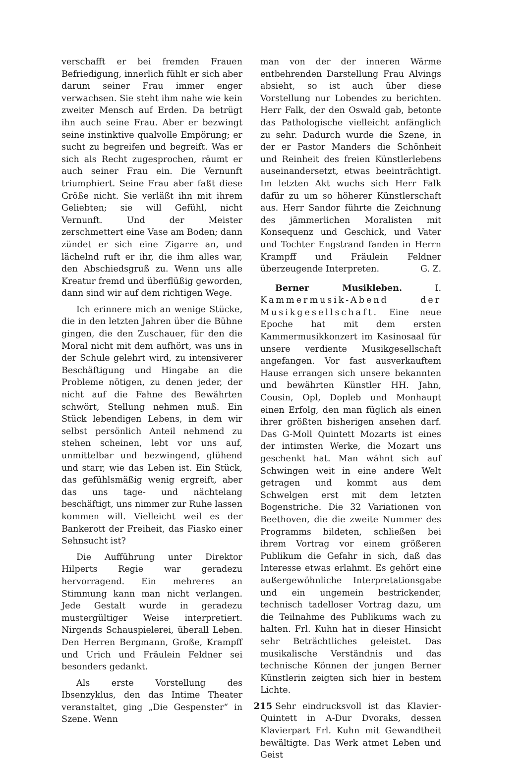verschafft er bei fremden Frauen Befriedigung, innerlich fühlt er sich aber darum seiner Frau immer enger verwachsen. Sie steht ihm nahe wie kein zweiter Mensch auf Erden. Da betrügt ihn auch seine Frau. Aber er bezwingt seine instinktive qualvolle Empörung; er sucht zu begreifen und begreift. Was er sich als Recht zugesprochen, räumt er auch seiner Frau ein. Die Vernunft triumphiert. Seine Frau aber faßt diese Größe nicht. Sie verläßt ihn mit ihrem Geliebten; sie will Gefühl, nicht Vernunft. Und der Meister zerschmettert eine Vase am Boden; dann zündet er sich eine Zigarre an, und lächelnd ruft er ihr, die ihm alles war, den Abschiedsgruß zu. Wenn uns alle Kreatur fremd und überflüßig geworden, dann sind wir auf dem richtigen Wege.
Ich erinnere mich an wenige Stücke, die in den letzten Jahren über die Bühne gingen, die den Zuschauer, für den die Moral nicht mit dem aufhört, was uns in der Schule gelehrt wird, zu intensiverer Beschäftigung und Hingabe an die Probleme nötigen, zu denen jeder, der nicht auf die Fahne des Bewährten schwört, Stellung nehmen muß. Ein Stück lebendigen Lebens, in dem wir selbst persönlich Anteil nehmend zu stehen scheinen, lebt vor uns auf, unmittelbar und bezwingend, glühend und starr, wie das Leben ist. Ein Stück, das gefühlsmäßig wenig ergreift, aber das uns tage- und nächtelang beschäftigt, uns nimmer zur Ruhe lassen kommen will. Vielleicht weil es der Bankerott der Freiheit, das Fiasko einer Sehnsucht ist?
Die Aufführung unter Direktor Hilperts Regie war geradezu hervorragend. Ein mehreres an Stimmung kann man nicht verlangen. Jede Gestalt wurde in geradezu mustergültiger Weise interpretiert. Nirgends Schauspielerei, überall Leben. Den Herren Bergmann, Große, Krampff und Urich und Fräulein Feldner sei besonders gedankt.
Als erste Vorstellung des Ibsenzyklus, den das Intime Theater veranstaltet, ging „Die Gespenster“ in Szene. Wenn
man von der der inneren Wärme entbehrenden Darstellung Frau Alvings absieht, so ist auch über diese Vorstellung nur Lobendes zu berichten. Herr Falk, der den Oswald gab, betonte das Pathologische vielleicht anfänglich zu sehr. Dadurch wurde die Szene, in der er Pastor Manders die Schönheit und Reinheit des freien Künstlerlebens auseinandersetzt, etwas beeinträchtigt. Im letzten Akt wuchs sich Herr Falk dafür zu um so höherer Künstlerschaft aus. Herr Sandor führte die Zeichnung des jämmerlichen Moralisten mit Konsequenz und Geschick, und Vater und Tochter Engstrand fanden in Herrn Krampff und Fräulein Feldner überzeugende Interpreten. G. Z.
Berner Musikleben. I. Kammermusik-Abend der Musikgesellschaft. Eine neue Epoche hat mit dem ersten Kammermusikkonzert im Kasinosaal für unsere verdiente Musikgesellschaft angefangen. Vor fast ausverkauftem Hause errangen sich unsere bekannten und bewährten Künstler HH. Jahn, Cousin, Opl, Dopleb und Monhaupt einen Erfolg, den man füglich als einen ihrer größten bisherigen ansehen darf. Das G-Moll Quintett Mozarts ist eines der intimsten Werke, die Mozart uns geschenkt hat. Man wähnt sich auf Schwingen weit in eine andere Welt getragen und kommt aus dem Schwelgen erst mit dem letzten Bogenstriche. Die 32 Variationen von Beethoven, die die zweite Nummer des Programms bildeten, schließen bei ihrem Vortrag vor einem größeren Publikum die Gefahr in sich, daß das Interesse etwas erlahmt. Es gehört eine außergewöhnliche Interpretationsgabe und ein ungemein bestrickender, technisch tadelloser Vortrag dazu, um die Teilnahme des Publikums wach zu halten. Frl. Kuhn hat in dieser Hinsicht sehr Beträchtliches geleistet. Das musikalische Verständnis und das technische Können der jungen Berner Künstlerin zeigten sich hier in bestem Lichte.
Sehr eindrucksvoll ist das Klavier-Quintett in A-Dur Dvoraks, dessen Klavierpart Frl. Kuhn mit Gewandtheit bewältigte. Das Werk atmet Leben und Geist
215